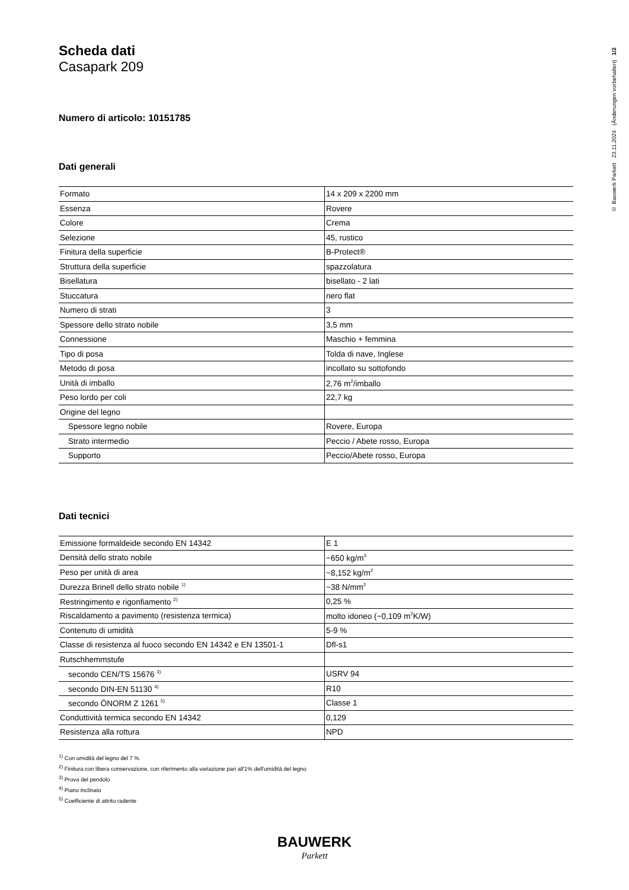© Bauwerk Parkett 23.11.2024 (Änderungen vorbehalten) 1/2
Scheda dati
Casapark 209
Numero di articolo: 10151785
Dati generali
| Formato | 14 x 209 x 2200 mm |
| Essenza | Rovere |
| Colore | Crema |
| Selezione | 45, rustico |
| Finitura della superficie | B-Protect® |
| Struttura della superficie | spazzolatura |
| Bisellatura | bisellato - 2 lati |
| Stuccatura | nero flat |
| Numero di strati | 3 |
| Spessore dello strato nobile | 3,5 mm |
| Connessione | Maschio + femmina |
| Tipo di posa | Tolda di nave, Inglese |
| Metodo di posa | incollato su sottofondo |
| Unità di imballo | 2,76 m<sup>2</sup>/imballo |
| Peso lordo per coli | 22,7 kg |
| Origine del legno | |
| Spessore legno nobile | Rovere, Europa |
| Strato intermedio | Peccio / Abete rosso, Europa |
| Supporto | Peccio/Abete rosso, Europa |
Dati tecnici
| Emissione formaldeide secondo EN 14342 | E 1 |
| Densità dello strato nobile | ~650 kg/m<sup>3</sup> |
| Peso per unità di area | ~8,152 kg/m<sup>2</sup> |
| Durezza Brinell dello strato nobile <sup>1)</sup> | ~38 N/mm<sup>2</sup> |
| Restringimento e rigonfiamento <sup>2)</sup> | 0,25 % |
| Riscaldamento a pavimento (resistenza termica) | molto idoneo (~0,109 m<sup>2</sup>K/W) |
| Contenuto di umidità | 5-9 % |
| Classe di resistenza al fuoco secondo EN 14342 e EN 13501-1 | Dfl-s1 |
| Rutschhemmstufe | |
| secondo CEN/TS 15676 <sup>3)</sup> | USRV 94 |
| secondo DIN-EN 51130 <sup>4)</sup> | R10 |
| secondo ÖNORM Z 1261 <sup>5)</sup> | Classe 1 |
| Conduttività termica secondo EN 14342 | 0,129 |
| Resistenza alla rottura | NPD |
<sup>1)</sup> Con umidità del legno del 7 %
<sup>2)</sup> Finitura con libera conservazione, con riferimento alla variazione pari all'1% dell'umidità del legno
<sup>3)</sup> Prova del pendolo
<sup>4)</sup> Piano inclinato
<sup>5)</sup> Coefficiente di attrito radente
BAUWERK
Parkett